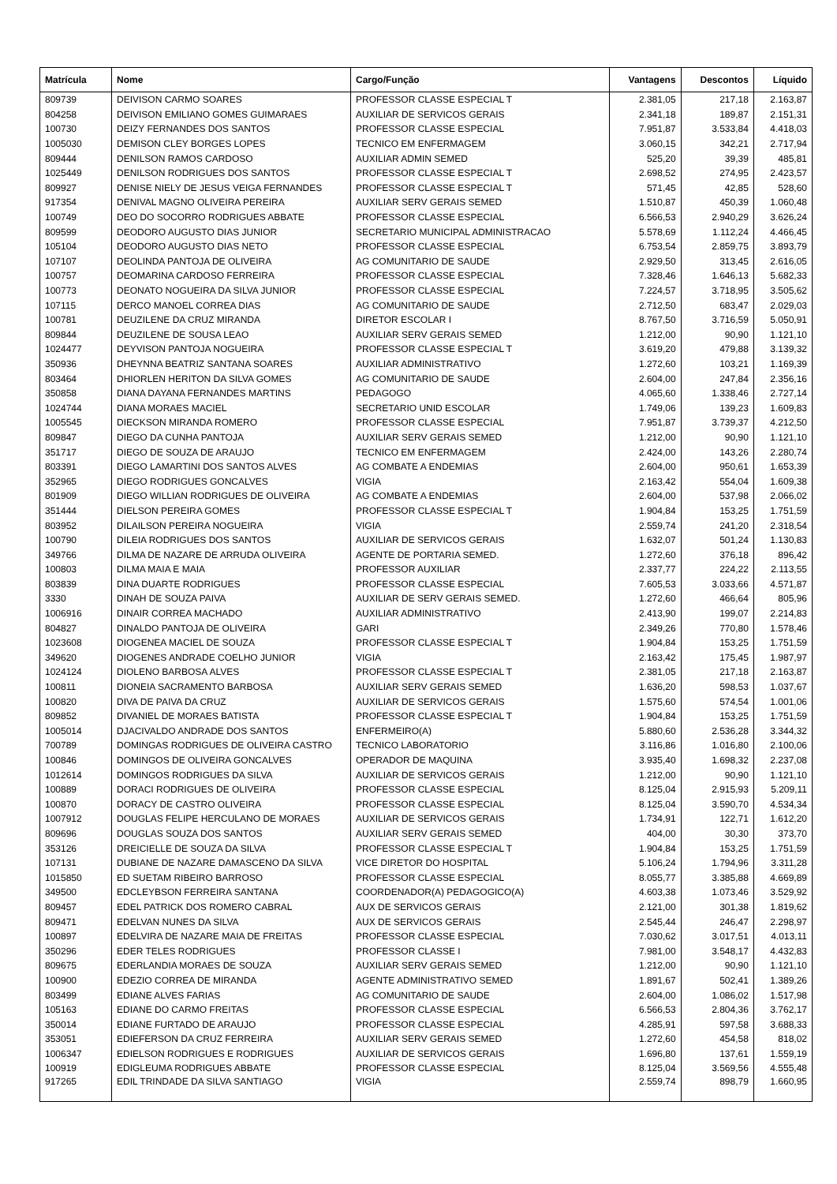| Matrícula | Nome | Cargo/Função | Vantagens | Descontos | Líquido |
| --- | --- | --- | --- | --- | --- |
| 809739 | DEIVISON CARMO SOARES | PROFESSOR CLASSE ESPECIAL T | 2.381,05 | 217,18 | 2.163,87 |
| 804258 | DEIVISON EMILIANO GOMES GUIMARAES | AUXILIAR DE SERVICOS GERAIS | 2.341,18 | 189,87 | 2.151,31 |
| 100730 | DEIZY FERNANDES DOS SANTOS | PROFESSOR CLASSE ESPECIAL | 7.951,87 | 3.533,84 | 4.418,03 |
| 1005030 | DEMISON CLEY BORGES LOPES | TECNICO EM ENFERMAGEM | 3.060,15 | 342,21 | 2.717,94 |
| 809444 | DENILSON RAMOS CARDOSO | AUXILIAR ADMIN SEMED | 525,20 | 39,39 | 485,81 |
| 1025449 | DENILSON RODRIGUES DOS SANTOS | PROFESSOR CLASSE ESPECIAL T | 2.698,52 | 274,95 | 2.423,57 |
| 809927 | DENISE NIELY DE JESUS VEIGA FERNANDES | PROFESSOR CLASSE ESPECIAL T | 571,45 | 42,85 | 528,60 |
| 917354 | DENIVAL MAGNO OLIVEIRA PEREIRA | AUXILIAR SERV GERAIS SEMED | 1.510,87 | 450,39 | 1.060,48 |
| 100749 | DEO DO SOCORRO RODRIGUES ABBATE | PROFESSOR CLASSE ESPECIAL | 6.566,53 | 2.940,29 | 3.626,24 |
| 809599 | DEODORO AUGUSTO DIAS JUNIOR | SECRETARIO MUNICIPAL ADMINISTRACAO | 5.578,69 | 1.112,24 | 4.466,45 |
| 105104 | DEODORO AUGUSTO DIAS NETO | PROFESSOR CLASSE ESPECIAL | 6.753,54 | 2.859,75 | 3.893,79 |
| 107107 | DEOLINDA PANTOJA DE OLIVEIRA | AG COMUNITARIO DE SAUDE | 2.929,50 | 313,45 | 2.616,05 |
| 100757 | DEOMARINA CARDOSO FERREIRA | PROFESSOR CLASSE ESPECIAL | 7.328,46 | 1.646,13 | 5.682,33 |
| 100773 | DEONATO NOGUEIRA DA SILVA JUNIOR | PROFESSOR CLASSE ESPECIAL | 7.224,57 | 3.718,95 | 3.505,62 |
| 107115 | DERCO MANOEL CORREA DIAS | AG COMUNITARIO DE SAUDE | 2.712,50 | 683,47 | 2.029,03 |
| 100781 | DEUZILENE DA CRUZ MIRANDA | DIRETOR ESCOLAR I | 8.767,50 | 3.716,59 | 5.050,91 |
| 809844 | DEUZILENE DE SOUSA LEAO | AUXILIAR SERV GERAIS SEMED | 1.212,00 | 90,90 | 1.121,10 |
| 1024477 | DEYVISON PANTOJA NOGUEIRA | PROFESSOR CLASSE ESPECIAL T | 3.619,20 | 479,88 | 3.139,32 |
| 350936 | DHEYNNA BEATRIZ SANTANA SOARES | AUXILIAR ADMINISTRATIVO | 1.272,60 | 103,21 | 1.169,39 |
| 803464 | DHIORLEN HERITON DA SILVA GOMES | AG COMUNITARIO DE SAUDE | 2.604,00 | 247,84 | 2.356,16 |
| 350858 | DIANA DAYANA FERNANDES MARTINS | PEDAGOGO | 4.065,60 | 1.338,46 | 2.727,14 |
| 1024744 | DIANA MORAES MACIEL | SECRETARIO UNID ESCOLAR | 1.749,06 | 139,23 | 1.609,83 |
| 1005545 | DIECKSON MIRANDA ROMERO | PROFESSOR CLASSE ESPECIAL | 7.951,87 | 3.739,37 | 4.212,50 |
| 809847 | DIEGO DA CUNHA PANTOJA | AUXILIAR SERV GERAIS SEMED | 1.212,00 | 90,90 | 1.121,10 |
| 351717 | DIEGO DE SOUZA DE ARAUJO | TECNICO EM ENFERMAGEM | 2.424,00 | 143,26 | 2.280,74 |
| 803391 | DIEGO LAMARTINI DOS SANTOS ALVES | AG COMBATE A ENDEMIAS | 2.604,00 | 950,61 | 1.653,39 |
| 352965 | DIEGO RODRIGUES GONCALVES | VIGIA | 2.163,42 | 554,04 | 1.609,38 |
| 801909 | DIEGO WILLIAN RODRIGUES DE OLIVEIRA | AG COMBATE A ENDEMIAS | 2.604,00 | 537,98 | 2.066,02 |
| 351444 | DIELSON PEREIRA GOMES | PROFESSOR CLASSE ESPECIAL T | 1.904,84 | 153,25 | 1.751,59 |
| 803952 | DILAILSON PEREIRA NOGUEIRA | VIGIA | 2.559,74 | 241,20 | 2.318,54 |
| 100790 | DILEIA RODRIGUES DOS SANTOS | AUXILIAR DE SERVICOS GERAIS | 1.632,07 | 501,24 | 1.130,83 |
| 349766 | DILMA DE NAZARE DE ARRUDA OLIVEIRA | AGENTE DE PORTARIA SEMED. | 1.272,60 | 376,18 | 896,42 |
| 100803 | DILMA MAIA E MAIA | PROFESSOR AUXILIAR | 2.337,77 | 224,22 | 2.113,55 |
| 803839 | DINA DUARTE RODRIGUES | PROFESSOR CLASSE ESPECIAL | 7.605,53 | 3.033,66 | 4.571,87 |
| 3330 | DINAH DE SOUZA PAIVA | AUXILIAR DE SERV GERAIS SEMED. | 1.272,60 | 466,64 | 805,96 |
| 1006916 | DINAIR CORREA MACHADO | AUXILIAR ADMINISTRATIVO | 2.413,90 | 199,07 | 2.214,83 |
| 804827 | DINALDO PANTOJA DE OLIVEIRA | GARI | 2.349,26 | 770,80 | 1.578,46 |
| 1023608 | DIOGENEA MACIEL DE SOUZA | PROFESSOR CLASSE ESPECIAL T | 1.904,84 | 153,25 | 1.751,59 |
| 349620 | DIOGENES ANDRADE COELHO JUNIOR | VIGIA | 2.163,42 | 175,45 | 1.987,97 |
| 1024124 | DIOLENO BARBOSA ALVES | PROFESSOR CLASSE ESPECIAL T | 2.381,05 | 217,18 | 2.163,87 |
| 100811 | DIONEIA SACRAMENTO BARBOSA | AUXILIAR SERV GERAIS SEMED | 1.636,20 | 598,53 | 1.037,67 |
| 100820 | DIVA DE PAIVA DA CRUZ | AUXILIAR DE SERVICOS GERAIS | 1.575,60 | 574,54 | 1.001,06 |
| 809852 | DIVANIEL DE MORAES BATISTA | PROFESSOR CLASSE ESPECIAL T | 1.904,84 | 153,25 | 1.751,59 |
| 1005014 | DJACIVALDO ANDRADE DOS SANTOS | ENFERMEIRO(A) | 5.880,60 | 2.536,28 | 3.344,32 |
| 700789 | DOMINGAS RODRIGUES DE OLIVEIRA CASTRO | TECNICO LABORATORIO | 3.116,86 | 1.016,80 | 2.100,06 |
| 100846 | DOMINGOS DE OLIVEIRA GONCALVES | OPERADOR DE MAQUINA | 3.935,40 | 1.698,32 | 2.237,08 |
| 1012614 | DOMINGOS RODRIGUES DA SILVA | AUXILIAR DE SERVICOS GERAIS | 1.212,00 | 90,90 | 1.121,10 |
| 100889 | DORACI RODRIGUES DE OLIVEIRA | PROFESSOR CLASSE ESPECIAL | 8.125,04 | 2.915,93 | 5.209,11 |
| 100870 | DORACY DE CASTRO OLIVEIRA | PROFESSOR CLASSE ESPECIAL | 8.125,04 | 3.590,70 | 4.534,34 |
| 1007912 | DOUGLAS FELIPE HERCULANO DE MORAES | AUXILIAR DE SERVICOS GERAIS | 1.734,91 | 122,71 | 1.612,20 |
| 809696 | DOUGLAS SOUZA DOS SANTOS | AUXILIAR SERV GERAIS SEMED | 404,00 | 30,30 | 373,70 |
| 353126 | DREICIELLE DE SOUZA DA SILVA | PROFESSOR CLASSE ESPECIAL T | 1.904,84 | 153,25 | 1.751,59 |
| 107131 | DUBIANE DE NAZARE DAMASCENO DA SILVA | VICE DIRETOR DO HOSPITAL | 5.106,24 | 1.794,96 | 3.311,28 |
| 1015850 | ED SUETAM RIBEIRO BARROSO | PROFESSOR CLASSE ESPECIAL | 8.055,77 | 3.385,88 | 4.669,89 |
| 349500 | EDCLEYBSON FERREIRA SANTANA | COORDENADOR(A) PEDAGOGICO(A) | 4.603,38 | 1.073,46 | 3.529,92 |
| 809457 | EDEL PATRICK DOS ROMERO CABRAL | AUX DE SERVICOS GERAIS | 2.121,00 | 301,38 | 1.819,62 |
| 809471 | EDELVAN NUNES DA SILVA | AUX DE SERVICOS GERAIS | 2.545,44 | 246,47 | 2.298,97 |
| 100897 | EDELVIRA DE NAZARE MAIA DE FREITAS | PROFESSOR CLASSE ESPECIAL | 7.030,62 | 3.017,51 | 4.013,11 |
| 350296 | EDER TELES RODRIGUES | PROFESSOR CLASSE I | 7.981,00 | 3.548,17 | 4.432,83 |
| 809675 | EDERLANDIA MORAES DE SOUZA | AUXILIAR SERV GERAIS SEMED | 1.212,00 | 90,90 | 1.121,10 |
| 100900 | EDEZIO CORREA DE MIRANDA | AGENTE ADMINISTRATIVO SEMED | 1.891,67 | 502,41 | 1.389,26 |
| 803499 | EDIANE ALVES FARIAS | AG COMUNITARIO DE SAUDE | 2.604,00 | 1.086,02 | 1.517,98 |
| 105163 | EDIANE DO CARMO FREITAS | PROFESSOR CLASSE ESPECIAL | 6.566,53 | 2.804,36 | 3.762,17 |
| 350014 | EDIANE FURTADO DE ARAUJO | PROFESSOR CLASSE ESPECIAL | 4.285,91 | 597,58 | 3.688,33 |
| 353051 | EDIEFERSON DA CRUZ FERREIRA | AUXILIAR SERV GERAIS SEMED | 1.272,60 | 454,58 | 818,02 |
| 1006347 | EDIELSON RODRIGUES E RODRIGUES | AUXILIAR DE SERVICOS GERAIS | 1.696,80 | 137,61 | 1.559,19 |
| 100919 | EDIGLEUMA RODRIGUES ABBATE | PROFESSOR CLASSE ESPECIAL | 8.125,04 | 3.569,56 | 4.555,48 |
| 917265 | EDIL TRINDADE DA SILVA SANTIAGO | VIGIA | 2.559,74 | 898,79 | 1.660,95 |